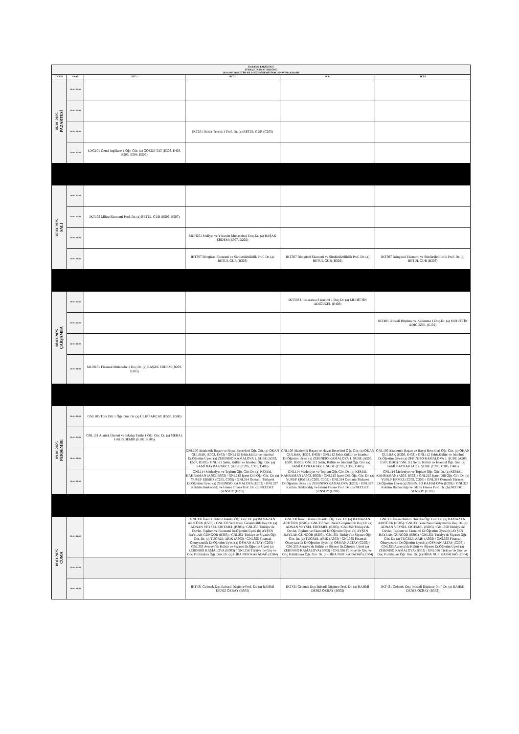| İŞLETME FAKÜLTESİ TÜRKÇE İKTİSAT BÖLÜMÜ 2024-2025 ÖĞRETİM YILI GÜZ DÖNEMİ FİNAL SINAV PROGRAMI | | | | | |
| TARİH | SAAT | IKT 1 | IKT 2 | IKT3 | IKT4 |
| 06.01.2025 PAZARTESİ | 10:00 - 12:00 | | | | |
| | 12:00 - 14:00 | | | | |
| | 14:00 - 16:00 | | IKT201 İktisat Teorisi 1 Prof. Dr. (a) BETÜL GÜR (C205) | | |
| | 16:00 - 17:00 | LNG101 Genel İngilizce 1 Öğr. Gör. (a) GÖZDE TAT (E303, E403, E503, E504, E505) | | | |
| 07.01.2025 SALI | 10:00 - 12:00 | | | | |
| | 12:00 - 14:00 | IKT105 Mikro Ekonomi Prof. Dr. (a) BETÜL GÜR (E506, E507) | | | |
| | 14:00 - 16:00 | | MUH201 Maliyet ve Yönetim Muhasebesi Doç.Dr. (a) BAŞAK ERDEM (E507, D202) | | |
| | 16:00 - 18:00 | | IKT307 Döngüsel Ekonomi ve Sürdürülebilirlik Prof. Dr. (a) BETÜL GÜR (B303) | IKT307 Döngüsel Ekonomi ve Sürdürülebilirlik Prof. Dr. (a) BETÜL GÜR (B303) | IKT307 Döngüsel Ekonomi ve Sürdürülebilirlik Prof. Dr. (a) BETÜL GÜR (B303) |
| 08.01.2025 ÇARŞAMBA | 10:00 - 12:00 | | | IKT303 Uluslararası Ekonomi 1 Doç.Dr. (a) MUHİTTİN ADIGÜZEL (E403) | |
| | 12:00 - 14:00 | | | | IKT401 İktisadi Büyüme ve Kalkınma 1 Doç.Dr. (a) MUHİTTİN ADIGÜZEL (E102) |
| | 14:00 - 16:00 | | | | |
| | 16:00 - 18:00 | MUD101 Finansal Muhasebe 1 Doç.Dr. (a) BAŞAK ERDEM (B203, B303) | | | |
| 09.01.2025 PERŞEMBE | 10:00 - 12:00 | GNL105 Türk Dili 1 Öğr. Gör. Dr. (a) ÜLKÜ AKÇAY (E505, E506) | | | |
| | 12:00 - 14:00 | GNL101 Atatürk İlkeleri ve İnkılap Tarihi 1 Öğr. Gör. Dr. (a) MERAL HALİSDEMİR (E102, E105) | | | |
| | 14:00 - 16:00 | | GNL100 Akademik Başarı ve Hayat Becerileri Öğr. Gör. (a) OKAN GÜLBAK (E303, E403) / GNL112 Şehir,Kültür ve İstanbul Dr.Öğretim Üyesi (a) ZEBINISO KAMALOVA 1. ŞUBE (A503, E507, B503) / GNL112 Şehir, Kültür ve İstanbul Öğr. Gör. (a) SAMİ BAYRAKTAR 2. ŞUBE (C205, C305, C405) | GNL100 Akademik Başarı ve Hayat Becerileri Öğr. Gör. (a) OKAN GÜLBAK (E303, E403) / GNL112 Şehir,Kültür ve İstanbul Dr.Öğretim Üyesi (a) ZEBINISO KAMALOVA 1. ŞUBE (A503, E507, B503) / GNL112 Şehir, Kültür ve İstanbul Öğr. Gör. (a) SAMİ BAYRAKTAR 2. ŞUBE (C205, C305, C405) | GNL100 Akademik Başarı ve Hayat Becerileri Öğr. Gör. (a) OKAN GÜLBAK (E303, E403) / GNL112 Şehir,Kültür ve İstanbul Dr.Öğretim Üyesi (a) ZEBINISO KAMALOVA 1. ŞUBE (A503, E507, B503) / GNL112 Şehir, Kültür ve İstanbul Öğr. Gör. (a) SAMİ BAYRAKTAR 2. ŞUBE (C205, C305, C405) |
| | 16:00 - 18:00 | | GNL114 Medeniyet ve Toplum Öğr. Gör. Dr. (a) KEMAL KAHRAMAN (A503, B503) / GNL215 İşaret Dili Öğr. Gör. Dr. (a) YUSUF ERMEZ (C205, C305) / GNL314 Osmanlı Türkçesi Dr.Öğretim Üyesi (a) ZEBINISO KAMALOVA (E202) / GNL327 Katılım Bankacılığı ve İslami Finans Prof. Dr. (b) NECDET ŞENSOY (E202) | GNL114 Medeniyet ve Toplum Öğr. Gör. Dr. (a) KEMAL KAHRAMAN (A503, B503) / GNL215 İşaret Dili Öğr. Gör. Dr. (a) YUSUF ERMEZ (C205, C305) / GNL314 Osmanlı Türkçesi Dr.Öğretim Üyesi (a) ZEBINISO KAMALOVA (E202) / GNL327 Katılım Bankacılığı ve İslami Finans Prof. Dr. (b) NECDET ŞENSOY (E202) | GNL114 Medeniyet ve Toplum Öğr. Gör. Dr. (a) KEMAL KAHRAMAN (A503, B503) / GNL215 İşaret Dili Öğr. Gör. Dr. (a) YUSUF ERMEZ (C205, C305) / GNL314 Osmanlı Türkçesi Dr.Öğretim Üyesi (a) ZEBINISO KAMALOVA (E202) / GNL327 Katılım Bankacılığı ve İslami Finans Prof. Dr. (b) NECDET ŞENSOY (E202) |
| 10.01.2025 CUMA | 10:00 - 12:00 | | GNL330 İnsan Hakları Hukuku Öğr. Gör. Dr. (a) RAMAZAN ARITÜRK (E505) / GNL333 Yeni Nesil Girişimcilik Doç.Dr. (a) ADNAN VEYSEL ERTEMEL (B303) / GNL350 Türkiye’de Devlet, Toplum ve Ekonomi Dr.Öğretim Üyesi (b) AYŞEN BAYLAK GÜNGÖR (B303) / GNL351 Türkiye'de Siyaset Öğr. Gör. Dr. (a) TUĞRUL ARIK (A503) / GNL355 Finansal Okuryazarlık Dr.Öğretim Üyesi (a) OSMAN ALTAY (C205) / GNL353 Avrasya'da Kültür ve Siyaset Dr.Öğretim Üyesi (a) ZEBINISO KAMALOVA (B303) / GNL356 Türkiye’de Göç ve Göç Politikaları Öğr. Gör. Dr. (a) HİBA NUR KARADAĞ (E504) | GNL330 İnsan Hakları Hukuku Öğr. Gör. Dr. (a) RAMAZAN ARITÜRK (E505) / GNL333 Yeni Nesil Girişimcilik Doç.Dr. (a) ADNAN VEYSEL ERTEMEL (B303) / GNL350 Türkiye’de Devlet, Toplum ve Ekonomi Dr.Öğretim Üyesi (b) AYŞEN BAYLAK GÜNGÖR (B303) / GNL351 Türkiye'de Siyaset Öğr. Gör. Dr. (a) TUĞRUL ARIK (A503) / GNL355 Finansal Okuryazarlık Dr.Öğretim Üyesi (a) OSMAN ALTAY (C205) / GNL353 Avrasya'da Kültür ve Siyaset Dr.Öğretim Üyesi (a) ZEBINISO KAMALOVA (B303) / GNL356 Türkiye’de Göç ve Göç Politikaları Öğr. Gör. Dr. (a) HİBA NUR KARADAĞ (E504) | GNL330 İnsan Hakları Hukuku Öğr. Gör. Dr. (a) RAMAZAN ARITÜRK (E505) / GNL333 Yeni Nesil Girişimcilik Doç.Dr. (a) ADNAN VEYSEL ERTEMEL (B303) / GNL350 Türkiye’de Devlet, Toplum ve Ekonomi Dr.Öğretim Üyesi (b) AYŞEN BAYLAK GÜNGÖR (B303) / GNL351 Türkiye'de Siyaset Öğr. Gör. Dr. (a) TUĞRUL ARIK (A503) / GNL355 Finansal Okuryazarlık Dr.Öğretim Üyesi (a) OSMAN ALTAY (C205) / GNL353 Avrasya'da Kültür ve Siyaset Dr.Öğretim Üyesi (a) ZEBINISO KAMALOVA (B303) / GNL356 Türkiye’de Göç ve Göç Politikaları Öğr. Gör. Dr. (a) HİBA NUR KARADAĞ (E504) |
| | 12:00 - 14:00 | | | | |
| | 14:00 - 16:00 | | IKT431 Gelenek Dışı İktisadi Düşünce Prof. Dr. (a) RAHMİ DENİZ ÖZBAY (B503) | IKT431 Gelenek Dışı İktisadi Düşünce Prof. Dr. (a) RAHMİ DENİZ ÖZBAY (B503) | IKT431 Gelenek Dışı İktisadi Düşünce Prof. Dr. (a) RAHMİ DENİZ ÖZBAY (B503) |